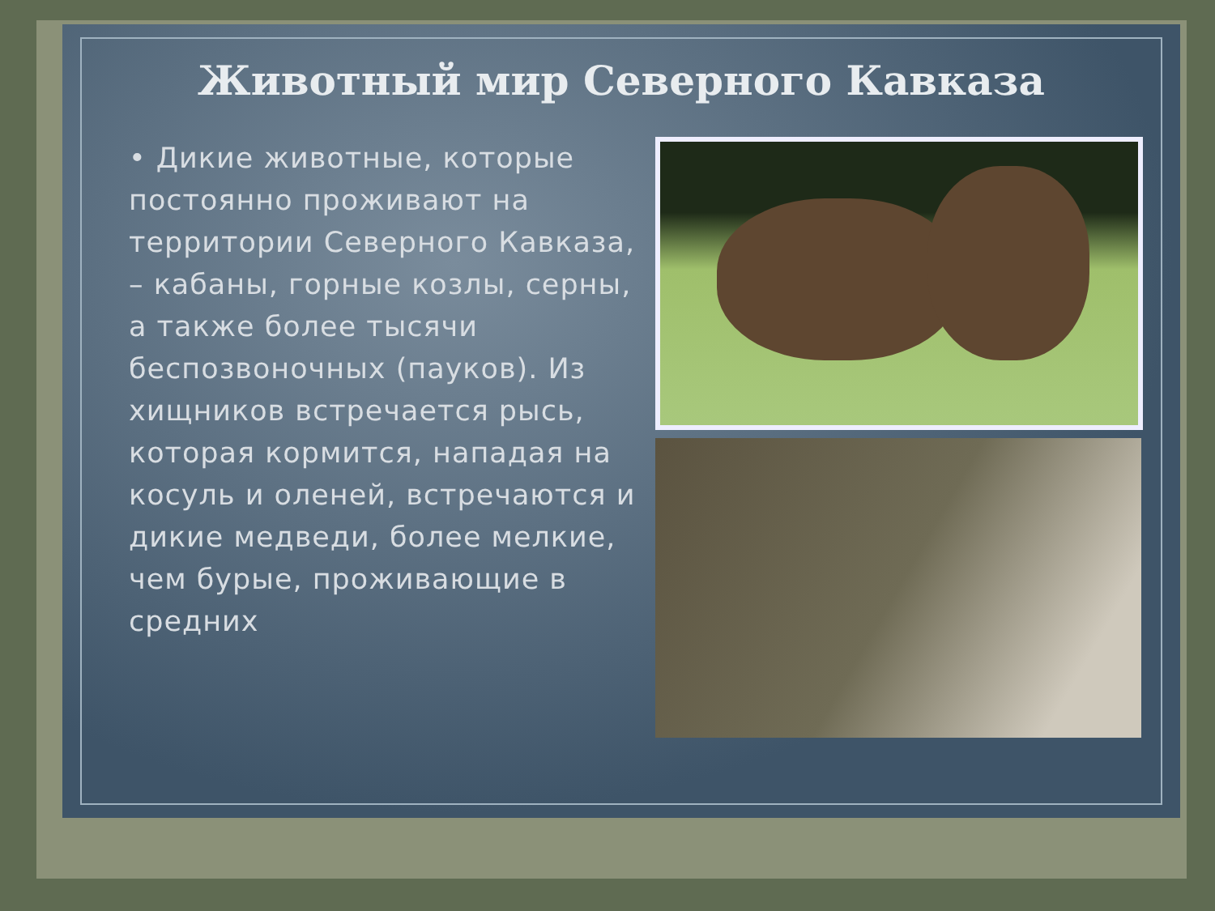Животный мир Северного Кавказа
• Дикие животные, которые постоянно проживают на территории Северного Кавказа, – кабаны, горные козлы, серны, а также более тысячи беспозвоночных (пауков). Из хищников встречается рысь, которая кормится, нападая на косуль и оленей, встречаются и дикие медведи, более мелкие, чем бурые, проживающие в средних